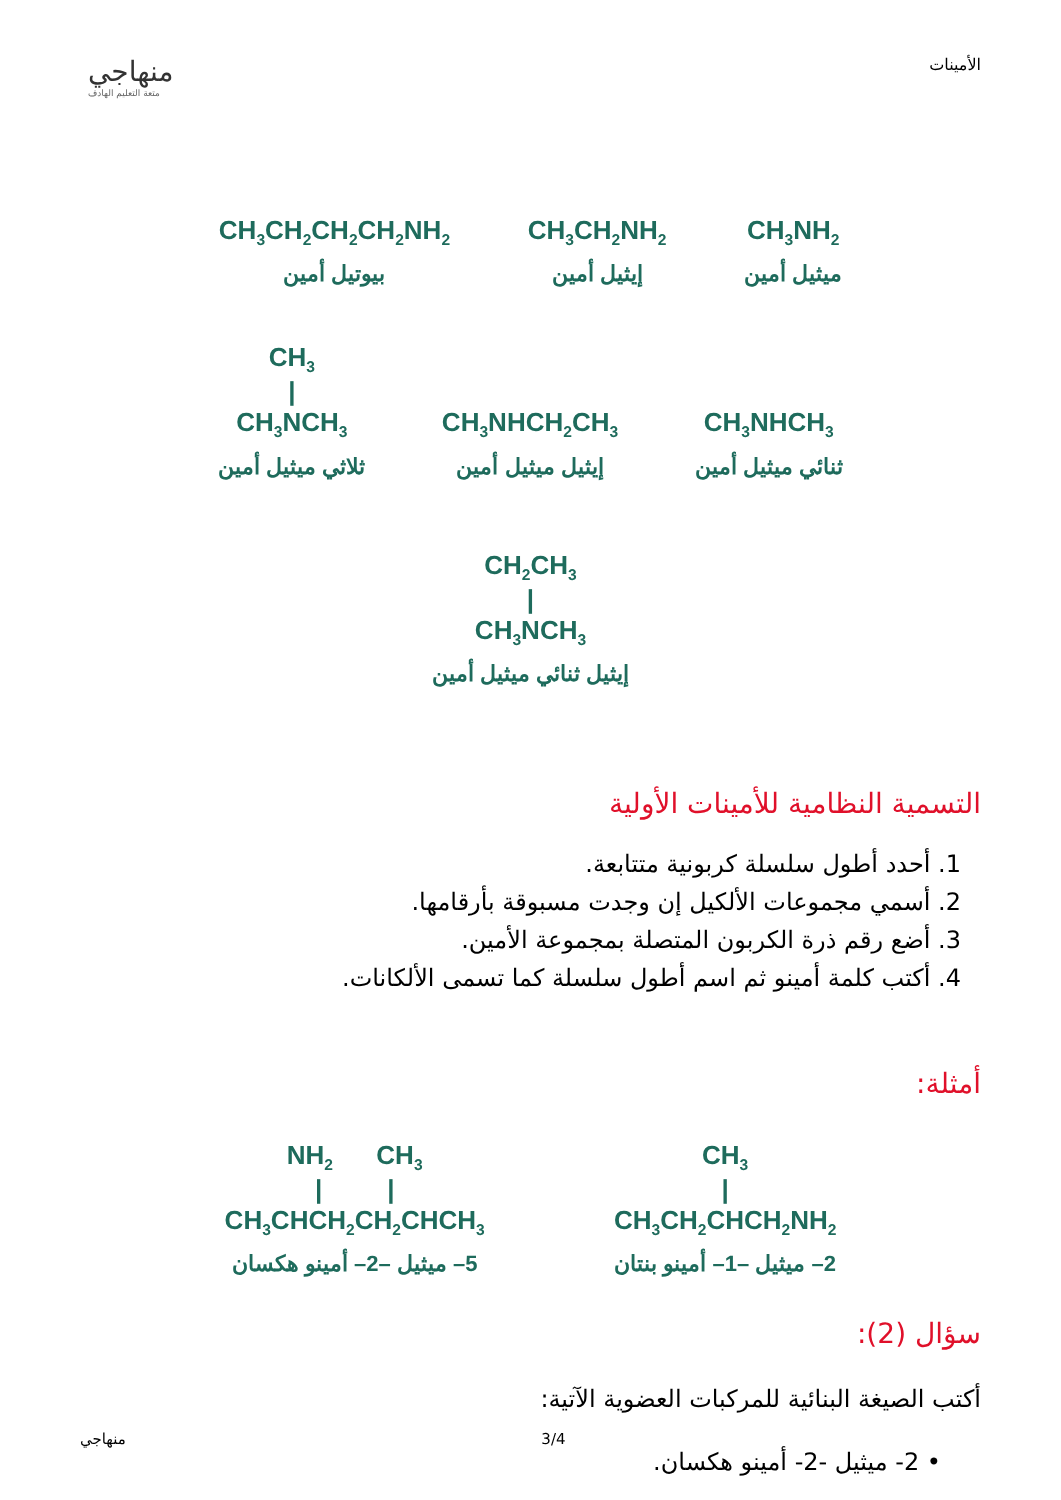منهاجي
متعة التعليم الهادف
الأمينات
CH<sub>3</sub>NH<sub>2</sub>
ميثيل أمين
CH<sub>3</sub>CH<sub>2</sub>NH<sub>2</sub>
إيثيل أمين
CH<sub>3</sub>CH<sub>2</sub>CH<sub>2</sub>CH<sub>2</sub>NH<sub>2</sub>
بيوتيل أمين
CH<sub>3</sub>NHCH<sub>3</sub>
ثنائي ميثيل أمين
CH<sub>3</sub>NHCH<sub>2</sub>CH<sub>3</sub>
إيثيل ميثيل أمين
CH<sub>3</sub>
|
CH<sub>3</sub>NCH<sub>3</sub>
ثلاثي ميثيل أمين
CH<sub>2</sub>CH<sub>3</sub>
|
CH<sub>3</sub>NCH<sub>3</sub>
إيثيل ثنائي ميثيل أمين
التسمية النظامية للأمينات الأولية
1. أحدد أطول سلسلة كربونية متتابعة.
2. أسمي مجموعات الألكيل إن وجدت مسبوقة بأرقامها.
3. أضع رقم ذرة الكربون المتصلة بمجموعة الأمين.
4. أكتب كلمة أمينو ثم اسم أطول سلسلة كما تسمى الألكانات.
أمثلة:
CH<sub>3</sub>
|
CH<sub>3</sub>CH<sub>2</sub>CHCH<sub>2</sub>NH<sub>2</sub>
2– ميثيل –1– أمينو بنتان
NH<sub>2</sub> CH<sub>3</sub>
| |
CH<sub>3</sub>CHCH<sub>2</sub>CH<sub>2</sub>CHCH<sub>3</sub>
5– ميثيل –2– أمينو هكسان
سؤال (2):
أكتب الصيغة البنائية للمركبات العضوية الآتية:
• 2- ميثيل -2- أمينو هكسان.
منهاجي 3/4